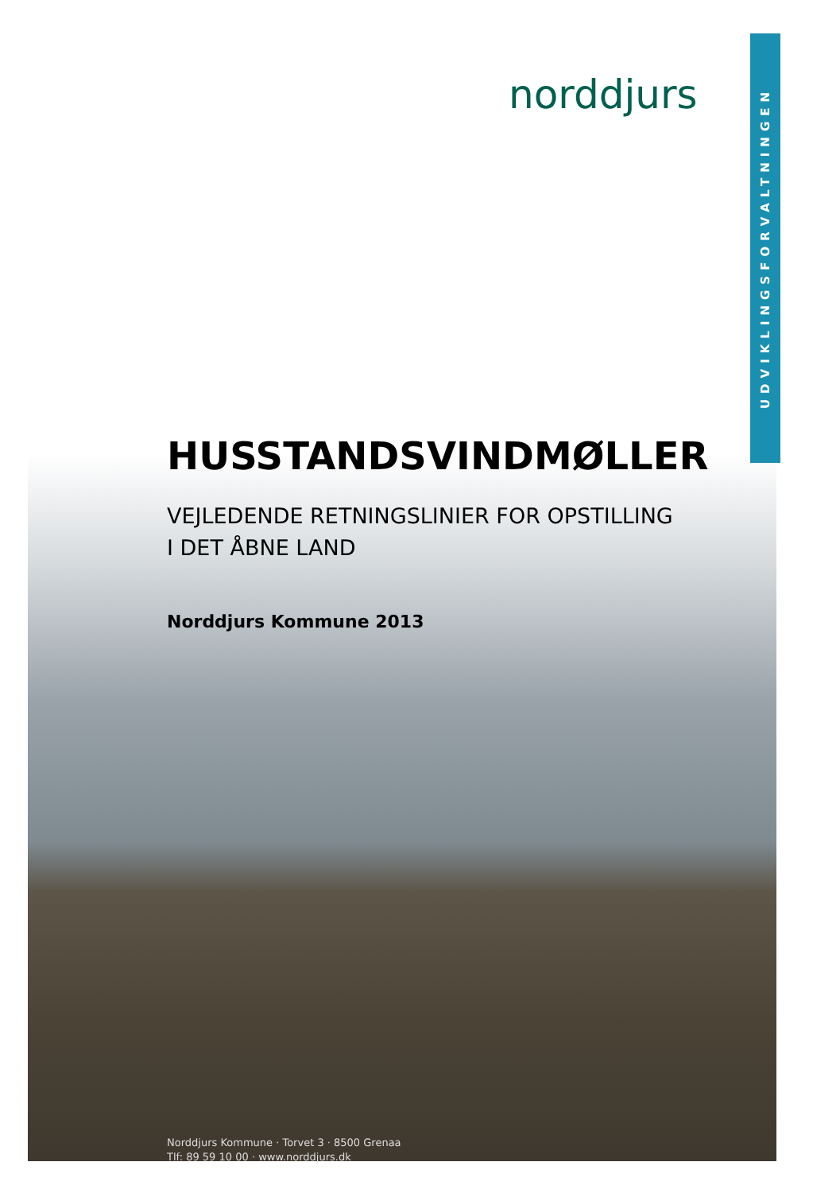UDVIKLINGSFORVALTNINGEN
norddjurs
HUSSTANDSVINDMØLLER
VEJLEDENDE RETNINGSLINIER FOR OPSTILLING
I DET ÅBNE LAND
Norddjurs Kommune 2013
Norddjurs Kommune · Torvet 3 · 8500 Grenaa
Tlf: 89 59 10 00 · www.norddjurs.dk